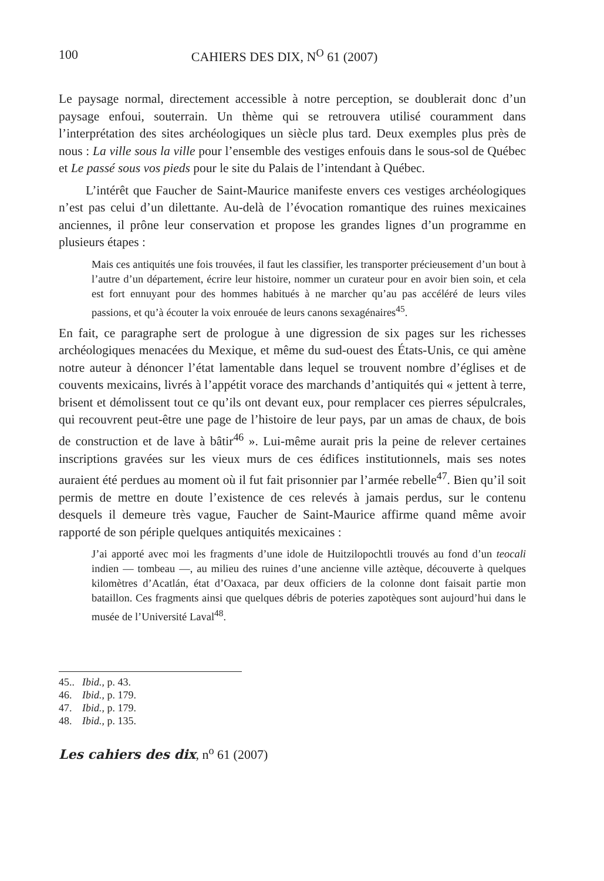100 CAHIERS DES DIX, N<sup>O</sup> 61 (2007)
Le paysage normal, directement accessible à notre perception, se doublerait donc d’un paysage enfoui, souterrain. Un thème qui se retrouvera utilisé couramment dans l’interprétation des sites archéologiques un siècle plus tard. Deux exemples plus près de nous : La ville sous la ville pour l’ensemble des vestiges enfouis dans le sous-sol de Québec et Le passé sous vos pieds pour le site du Palais de l’intendant à Québec.
L’intérêt que Faucher de Saint-Maurice manifeste envers ces vestiges archéologiques n’est pas celui d’un dilettante. Au-delà de l’évocation romantique des ruines mexicaines anciennes, il prône leur conservation et propose les grandes lignes d’un programme en plusieurs étapes :
Mais ces antiquités une fois trouvées, il faut les classifier, les transporter précieusement d’un bout à l’autre d’un département, écrire leur histoire, nommer un curateur pour en avoir bien soin, et cela est fort ennuyant pour des hommes habitués à ne marcher qu’au pas accéléré de leurs viles passions, et qu’à écouter la voix enrouée de leurs canons sexagénaires<sup>45</sup>.
En fait, ce paragraphe sert de prologue à une digression de six pages sur les richesses archéologiques menacées du Mexique, et même du sud-ouest des États-Unis, ce qui amène notre auteur à dénoncer l’état lamentable dans lequel se trouvent nombre d’églises et de couvents mexicains, livrés à l’appétit vorace des marchands d’antiquités qui « jettent à terre, brisent et démolissent tout ce qu’ils ont devant eux, pour remplacer ces pierres sépulcrales, qui recouvrent peut-être une page de l’histoire de leur pays, par un amas de chaux, de bois de construction et de lave à bâtir<sup>46</sup> ». Lui-même aurait pris la peine de relever certaines inscriptions gravées sur les vieux murs de ces édifices institutionnels, mais ses notes auraient été perdues au moment où il fut fait prisonnier par l’armée rebelle<sup>47</sup>. Bien qu’il soit permis de mettre en doute l’existence de ces relevés à jamais perdus, sur le contenu desquels il demeure très vague, Faucher de Saint-Maurice affirme quand même avoir rapporté de son périple quelques antiquités mexicaines :
J’ai apporté avec moi les fragments d’une idole de Huitzilopochtli trouvés au fond d’un teocali indien — tombeau —, au milieu des ruines d’une ancienne ville aztèque, découverte à quelques kilomètres d’Acatlán, état d’Oaxaca, par deux officiers de la colonne dont faisait partie mon bataillon. Ces fragments ainsi que quelques débris de poteries zapotèques sont aujourd’hui dans le musée de l’Université Laval<sup>48</sup>.
45.. Ibid., p. 43.
46. Ibid., p. 179.
47. Ibid., p. 179.
48. Ibid., p. 135.
Les cahiers des dix, n<sup>o</sup> 61 (2007)